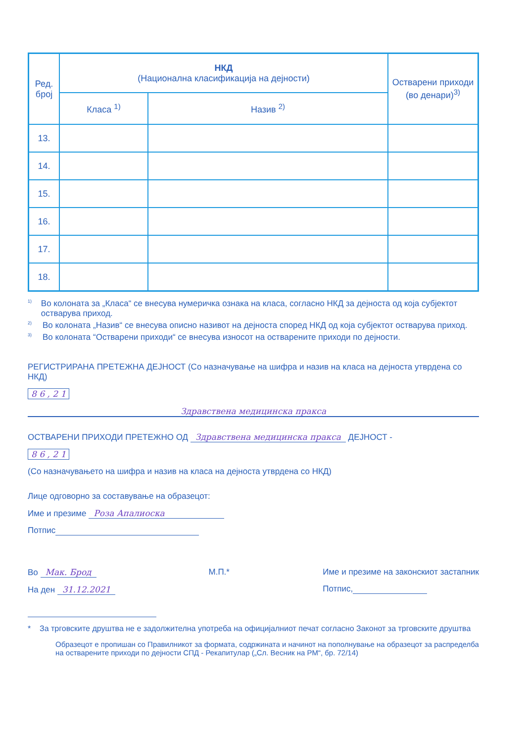| Ред. број | НКД (Национална класификација на дејности) | | Остварени приходи (во денари)<sup>3)</sup> |
| --- | --- | --- | --- |
| | Класа <sup>1)</sup> | Назив <sup>2)</sup> | |
| 13. | | | |
| 14. | | | |
| 15. | | | |
| 16. | | | |
| 17. | | | |
| 18. | | | |
<sup>1)</sup> Во колоната за „Класа“ се внесува нумеричка ознака на класа, согласно НКД за дејноста од која субјектот остварува приход.
<sup>2)</sup> Во колоната „Назив“ се внесува описно називот на дејноста според НКД од која субјектот остварува приход.
<sup>3)</sup> Во колоната “Остварени приходи“ се внесува износот на остварените приходи по дејности.
РЕГИСТРИРАНА ПРЕТЕЖНА ДЕЈНОСТ (Со назначување на шифра и назив на класа на дејноста утврдена со НКД)
8 6 , 2 1
Здравствена медицинска пракса
ОСТВАРЕНИ ПРИХОДИ ПРЕТЕЖНО ОД Здравствена медицинска пракса ДЕЈНОСТ -
8 6 , 2 1
(Со назначувањето на шифра и назив на класа на дејноста утврдена со НКД)
Лице одговорно за составување на образецот:
Име и презиме Роза Апалиоска
Потпис
Во Мак. Брод
На ден 31.12.2021
М.П.* Име и презиме на законскиот застапник
Потпис,
* За трговските друштва не е задолжителна употреба на официјалниот печат согласно Законот за трговските друштва
Образецот е пропишан со Правилникот за формата, содржината и начинот на пополнување на образецот за распределба на остварените приходи по дејности СПД - Рекапитулар („Сл. Весник на РМ“, бр. 72/14)